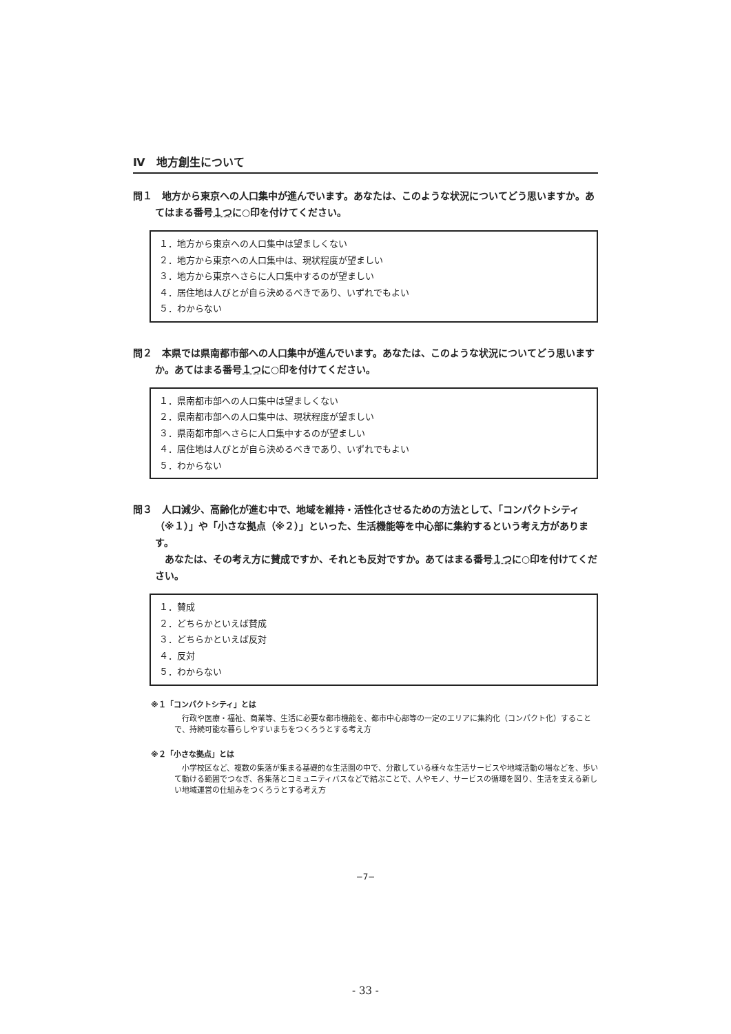Ⅳ　地方創生について
問１　地方から東京への人口集中が進んでいます。あなたは、このような状況についてどう思いますか。あてはまる番号１つに○印を付けてください。
１．地方から東京への人口集中は望ましくない
２．地方から東京への人口集中は、現状程度が望ましい
３．地方から東京へさらに人口集中するのが望ましい
４．居住地は人びとが自ら決めるべきであり、いずれでもよい
５．わからない
問２　本県では県南都市部への人口集中が進んでいます。あなたは、このような状況についてどう思いますか。あてはまる番号１つに○印を付けてください。
１．県南都市部への人口集中は望ましくない
２．県南都市部への人口集中は、現状程度が望ましい
３．県南都市部へさらに人口集中するのが望ましい
４．居住地は人びとが自ら決めるべきであり、いずれでもよい
５．わからない
問３　人口減少、高齢化が進む中で、地域を維持・活性化させるための方法として、「コンパクトシティ（※１）」や「小さな拠点（※２）」といった、生活機能等を中心部に集約するという考え方があります。
　あなたは、その考え方に賛成ですか、それとも反対ですか。あてはまる番号１つに○印を付けてください。
１．賛成
２．どちらかといえば賛成
３．どちらかといえば反対
４．反対
５．わからない
※１「コンパクトシティ」とは
　行政や医療・福祉、商業等、生活に必要な都市機能を、都市中心部等の一定のエリアに集約化（コンパクト化）することで、持続可能な暮らしやすいまちをつくろうとする考え方
※２「小さな拠点」とは
　小学校区など、複数の集落が集まる基礎的な生活圏の中で、分散している様々な生活サービスや地域活動の場などを、歩いて動ける範囲でつなぎ、各集落とコミュニティバスなどで結ぶことで、人やモノ、サービスの循環を図り、生活を支える新しい地域運営の仕組みをつくろうとする考え方
−7−
- 33 -